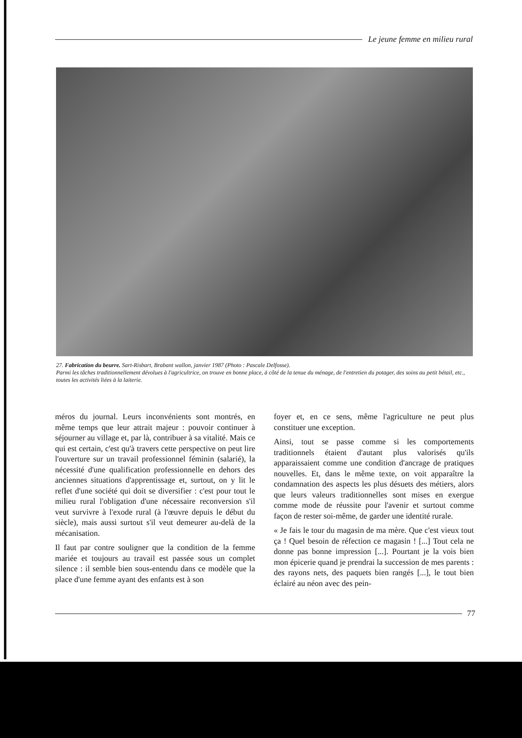Le jeune femme en milieu rural
27. Fabrication du beurre. Sart-Risbart, Brabant wallon, janvier 1987 (Photo : Pascale Delfosse).
Parmi les tâches traditionnellement dévolues à l'agricultrice, on trouve en bonne place, à côté de la tenue du ménage, de l'entretien du potager, des soins au petit bétail, etc., toutes les activités liées à la laiterie.
méros du journal. Leurs inconvénients sont montrés, en même temps que leur attrait majeur : pouvoir continuer à séjourner au village et, par là, contribuer à sa vitalité. Mais ce qui est certain, c'est qu'à travers cette perspective on peut lire l'ouverture sur un travail professionnel féminin (salarié), la nécessité d'une qualification professionnelle en dehors des anciennes situations d'apprentissage et, surtout, on y lit le reflet d'une société qui doit se diversifier : c'est pour tout le milieu rural l'obligation d'une nécessaire reconversion s'il veut survivre à l'exode rural (à l'œuvre depuis le début du siècle), mais aussi surtout s'il veut demeurer au-delà de la mécanisation.
Il faut par contre souligner que la condition de la femme mariée et toujours au travail est passée sous un complet silence : il semble bien sous-entendu dans ce modèle que la place d'une femme ayant des enfants est à son
foyer et, en ce sens, même l'agriculture ne peut plus constituer une exception.
Ainsi, tout se passe comme si les comportements traditionnels étaient d'autant plus valorisés qu'ils apparaissaient comme une condition d'ancrage de pratiques nouvelles. Et, dans le même texte, on voit apparaître la condamnation des aspects les plus désuets des métiers, alors que leurs valeurs traditionnelles sont mises en exergue comme mode de réussite pour l'avenir et surtout comme façon de rester soi-même, de garder une identité rurale.
« Je fais le tour du magasin de ma mère. Que c'est vieux tout ça ! Quel besoin de réfection ce magasin ! [...] Tout cela ne donne pas bonne impression [...]. Pourtant je la vois bien mon épicerie quand je prendrai la succession de mes parents : des rayons nets, des paquets bien rangés [...], le tout bien éclairé au néon avec des pein-
77